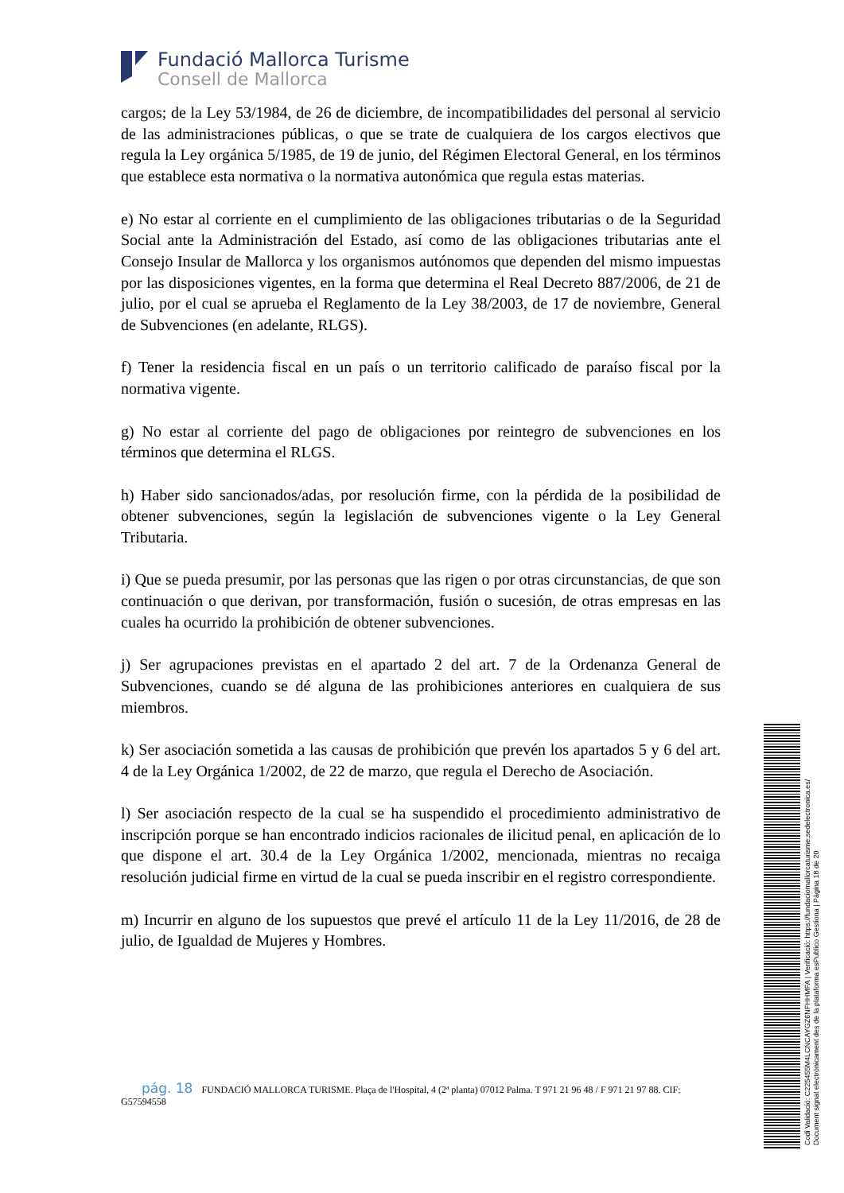Fundació Mallorca Turisme
Consell de Mallorca
cargos; de la Ley 53/1984, de 26 de diciembre, de incompatibilidades del personal al servicio de las administraciones públicas, o que se trate de cualquiera de los cargos electivos que regula la Ley orgánica 5/1985, de 19 de junio, del Régimen Electoral General, en los términos que establece esta normativa o la normativa autonómica que regula estas materias.
e) No estar al corriente en el cumplimiento de las obligaciones tributarias o de la Seguridad Social ante la Administración del Estado, así como de las obligaciones tributarias ante el Consejo Insular de Mallorca y los organismos autónomos que dependen del mismo impuestas por las disposiciones vigentes, en la forma que determina el Real Decreto 887/2006, de 21 de julio, por el cual se aprueba el Reglamento de la Ley 38/2003, de 17 de noviembre, General de Subvenciones (en adelante, RLGS).
f) Tener la residencia fiscal en un país o un territorio calificado de paraíso fiscal por la normativa vigente.
g) No estar al corriente del pago de obligaciones por reintegro de subvenciones en los términos que determina el RLGS.
h) Haber sido sancionados/adas, por resolución firme, con la pérdida de la posibilidad de obtener subvenciones, según la legislación de subvenciones vigente o la Ley General Tributaria.
i) Que se pueda presumir, por las personas que las rigen o por otras circunstancias, de que son continuación o que derivan, por transformación, fusión o sucesión, de otras empresas en las cuales ha ocurrido la prohibición de obtener subvenciones.
j) Ser agrupaciones previstas en el apartado 2 del art. 7 de la Ordenanza General de Subvenciones, cuando se dé alguna de las prohibiciones anteriores en cualquiera de sus miembros.
k) Ser asociación sometida a las causas de prohibición que prevén los apartados 5 y 6 del art. 4 de la Ley Orgánica 1/2002, de 22 de marzo, que regula el Derecho de Asociación.
l) Ser asociación respecto de la cual se ha suspendido el procedimiento administrativo de inscripción porque se han encontrado indicios racionales de ilicitud penal, en aplicación de lo que dispone el art. 30.4 de la Ley Orgánica 1/2002, mencionada, mientras no recaiga resolución judicial firme en virtud de la cual se pueda inscribir en el registro correspondiente.
m) Incurrir en alguno de los supuestos que prevé el artículo 11 de la Ley 11/2016, de 28 de julio, de Igualdad de Mujeres y Hombres.
pág. 18 FUNDACIÓ MALLORCA TURISME. Plaça de l'Hospital, 4 (2ª planta) 07012 Palma. T 971 21 96 48 / F 971 21 97 88. CIF: G57594558
Codi Validació: C225455M4LCNCAYGZ6NFHHMFA | Verificació: https://fundaciomallorcaturisme.sedelectronica.es/
Document signat electrònicament des de la plataforma esPublico Gestiona | Pàgina 18 de 20